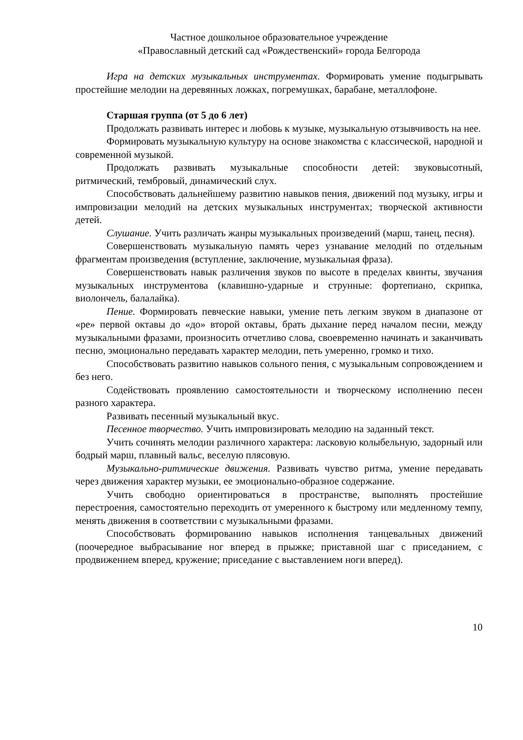Частное дошкольное образовательное учреждение
«Православный детский сад «Рождественский» города Белгорода
Игра на детских музыкальных инструментах. Формировать умение подыгрывать простейшие мелодии на деревянных ложках, погремушках, барабане, металлофоне.
Старшая группа (от 5 до 6 лет)
Продолжать развивать интерес и любовь к музыке, музыкальную отзывчивость на нее.
Формировать музыкальную культуру на основе знакомства с классической, народной и современной музыкой.
Продолжать развивать музыкальные способности детей: звуковысотный, ритмический, тембровый, динамический слух.
Способствовать дальнейшему развитию навыков пения, движений под музыку, игры и импровизации мелодий на детских музыкальных инструментах; творческой активности детей.
Слушание. Учить различать жанры музыкальных произведений (марш, танец, песня).
Совершенствовать музыкальную память через узнавание мелодий по отдельным фрагментам произведения (вступление, заключение, музыкальная фраза).
Совершенствовать навык различения звуков по высоте в пределах квинты, звучания музыкальных инструментова (клавишно-ударные и струнные: фортепиано, скрипка, виолончель, балалайка).
Пение. Формировать певческие навыки, умение петь легким звуком в диапазоне от «ре» первой октавы до «до» второй октавы, брать дыхание перед началом песни, между музыкальными фразами, произносить отчетливо слова, своевременно начинать и заканчивать песню, эмоционально передавать характер мелодии, петь умеренно, громко и тихо.
Способствовать развитию навыков сольного пения, с музыкальным сопровождением и без него.
Содействовать проявлению самостоятельности и творческому исполнению песен разного характера.
Развивать песенный музыкальный вкус.
Песенное творчество. Учить импровизировать мелодию на заданный текст.
Учить сочинять мелодии различного характера: ласковую колыбельную, задорный или бодрый марш, плавный вальс, веселую плясовую.
Музыкально-ритмические движения. Развивать чувство ритма, умение передавать через движения характер музыки, ее эмоционально-образное содержание.
Учить свободно ориентироваться в пространстве, выполнять простейшие перестроения, самостоятельно переходить от умеренного к быстрому или медленному темпу, менять движения в соответствии с музыкальными фразами.
Способствовать формированию навыков исполнения танцевальных движений (поочередное выбрасывание ног вперед в прыжке; приставной шаг с приседанием, с продвижением вперед, кружение; приседание с выставлением ноги вперед).
10